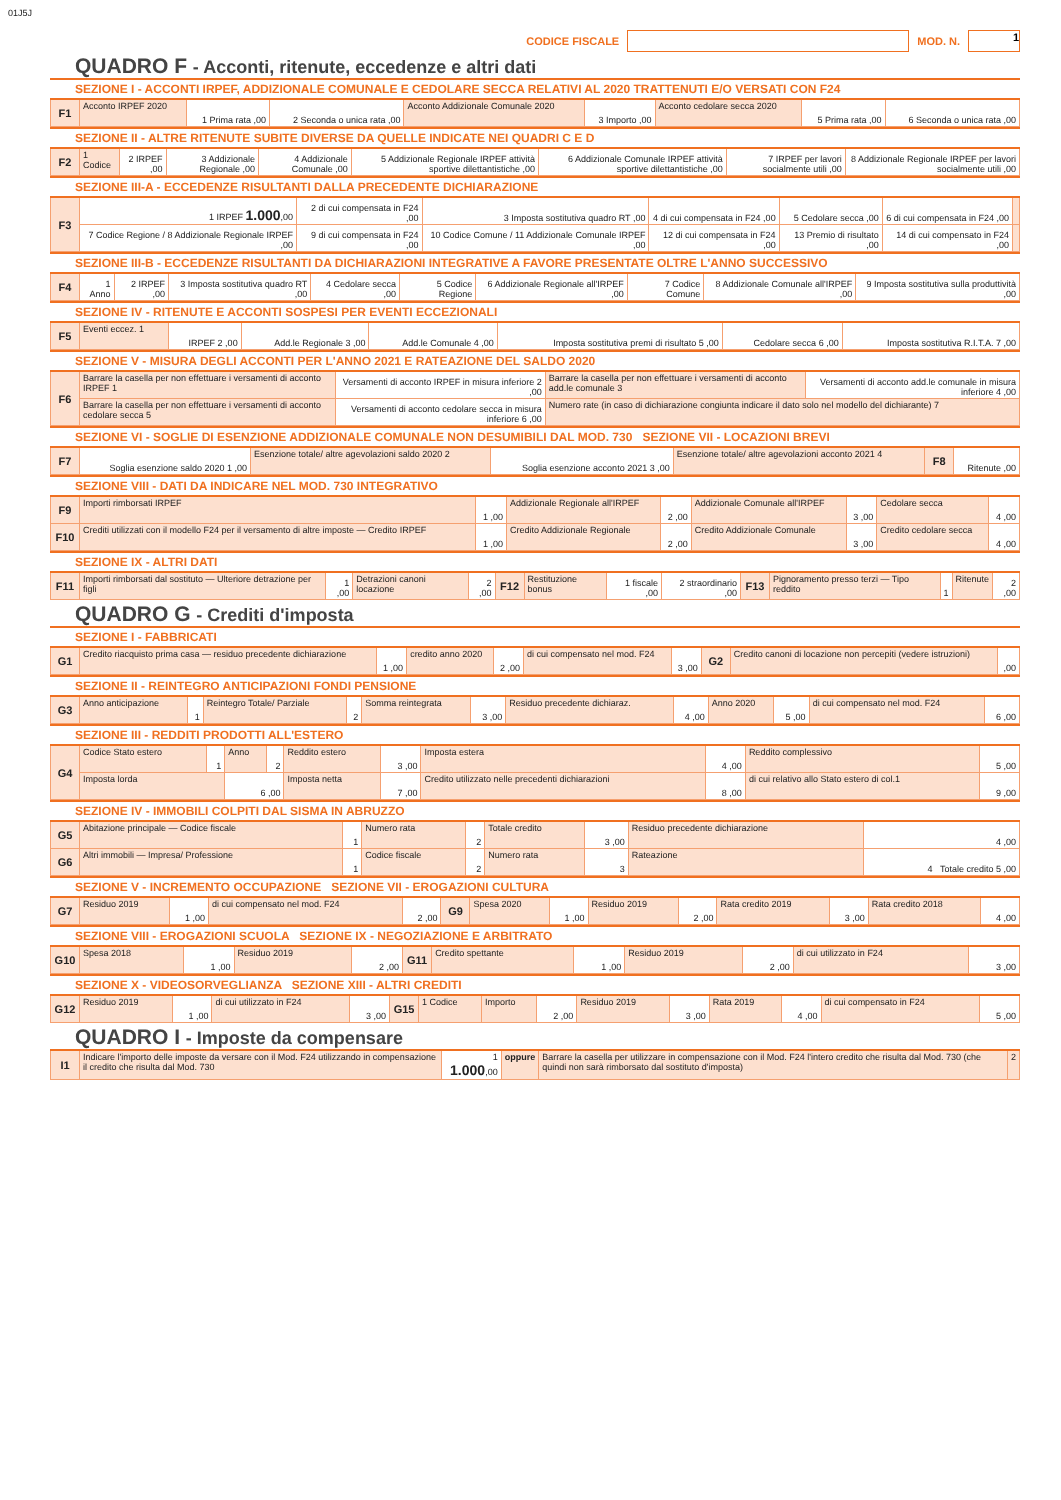01J5J
CODICE FISCALE
MOD. N.
1
QUADRO F - Acconti, ritenute, eccedenze e altri dati
SEZIONE I - ACCONTI IRPEF, ADDIZIONALE COMUNALE E CEDOLARE SECCA RELATIVI AL 2020 TRATTENUTI E/O VERSATI CON F24
| F1 | Acconto IRPEF 2020 | 1 Prima rata ,00 | 2 Seconda o unica rata ,00 | Acconto Addizionale Comunale 2020 | 3 Importo ,00 | Acconto cedolare secca 2020 | 5 Prima rata ,00 | 6 Seconda o unica rata ,00 |
SEZIONE II - ALTRE RITENUTE SUBITE DIVERSE DA QUELLE INDICATE NEI QUADRI C E D
| F2 | 1 Codice | 2 IRPEF ,00 | 3 Addizionale Regionale ,00 | 4 Addizionale Comunale ,00 | 5 Addizionale Regionale IRPEF attività sportive dilettantistiche ,00 | 6 Addizionale Comunale IRPEF attività sportive dilettantistiche ,00 | 7 IRPEF per lavori socialmente utili ,00 | 8 Addizionale Regionale IRPEF per lavori socialmente utili ,00 |
SEZIONE III-A - ECCEDENZE RISULTANTI DALLA PRECEDENTE DICHIARAZIONE
| F3 | 1 IRPEF 1.000 ,00 | 2 di cui compensata in F24 ,00 | 3 Imposta sostitutiva quadro RT ,00 | 4 di cui compensata in F24 ,00 | 5 Cedolare secca ,00 | 6 di cui compensata in F24 ,00 | |
| | 7 Codice Regione / 8 Addizionale Regionale IRPEF ,00 | 9 di cui compensata in F24 ,00 | 10 Codice Comune / 11 Addizionale Comunale IRPEF ,00 | 12 di cui compensata in F24 ,00 | 13 Premio di risultato ,00 | 14 di cui compensato in F24 ,00 | |
SEZIONE III-B - ECCEDENZE RISULTANTI DA DICHIARAZIONI INTEGRATIVE A FAVORE PRESENTATE OLTRE L'ANNO SUCCESSIVO
| F4 | 1 Anno | 2 IRPEF ,00 | 3 Imposta sostitutiva quadro RT ,00 | 4 Cedolare secca ,00 | 5 Codice Regione | 6 Addizionale Regionale all'IRPEF ,00 | 7 Codice Comune | 8 Addizionale Comunale all'IRPEF ,00 | 9 Imposta sostitutiva sulla produttività ,00 |
SEZIONE IV - RITENUTE E ACCONTI SOSPESI PER EVENTI ECCEZIONALI
| F5 | Eventi eccez. 1 | IRPEF 2 ,00 | Add.le Regionale 3 ,00 | Add.le Comunale 4 ,00 | Imposta sostitutiva premi di risultato 5 ,00 | Cedolare secca 6 ,00 | Imposta sostitutiva R.I.T.A. 7 ,00 |
SEZIONE V - MISURA DEGLI ACCONTI PER L'ANNO 2021 E RATEAZIONE DEL SALDO 2020
| F6 | Barrare la casella per non effettuare i versamenti di acconto IRPEF 1 | Versamenti di acconto IRPEF in misura inferiore 2 ,00 | Barrare la casella per non effettuare i versamenti di acconto add.le comunale 3 | Versamenti di acconto add.le comunale in misura inferiore 4 ,00 |
| | Barrare la casella per non effettuare i versamenti di acconto cedolare secca 5 | Versamenti di acconto cedolare secca in misura inferiore 6 ,00 | Numero rate (in caso di dichiarazione congiunta indicare il dato solo nel modello del dichiarante) 7 | |
SEZIONE VI - SOGLIE DI ESENZIONE ADDIZIONALE COMUNALE NON DESUMIBILI DAL MOD. 730 SEZIONE VII - LOCAZIONI BREVI
| F7 | Soglia esenzione saldo 2020 1 ,00 | Esenzione totale/ altre agevolazioni saldo 2020 2 | Soglia esenzione acconto 2021 3 ,00 | Esenzione totale/ altre agevolazioni acconto 2021 4 | F8 | Ritenute ,00 |
SEZIONE VIII - DATI DA INDICARE NEL MOD. 730 INTEGRATIVO
| F9 | Importi rimborsati IRPEF | 1 ,00 | Addizionale Regionale all'IRPEF | 2 ,00 | Addizionale Comunale all'IRPEF | 3 ,00 | Cedolare secca | 4 ,00 |
| F10 | Crediti utilizzati con il modello F24 per il versamento di altre imposte — Credito IRPEF | 1 ,00 | Credito Addizionale Regionale | 2 ,00 | Credito Addizionale Comunale | 3 ,00 | Credito cedolare secca | 4 ,00 |
SEZIONE IX - ALTRI DATI
| F11 | Importi rimborsati dal sostituto — Ulteriore detrazione per figli | 1 ,00 | Detrazioni canoni locazione | 2 ,00 | F12 | Restituzione bonus | 1 fiscale ,00 | 2 straordinario ,00 | F13 | Pignoramento presso terzi — Tipo reddito | 1 | Ritenute | 2 ,00 |
QUADRO G - Crediti d'imposta
SEZIONE I - FABBRICATI
| G1 | Credito riacquisto prima casa — residuo precedente dichiarazione | 1 ,00 | credito anno 2020 | 2 ,00 | di cui compensato nel mod. F24 | 3 ,00 | G2 | Credito canoni di locazione non percepiti (vedere istruzioni) | ,00 |
SEZIONE II - REINTEGRO ANTICIPAZIONI FONDI PENSIONE
| G3 | Anno anticipazione | 1 | Reintegro Totale/ Parziale | 2 | Somma reintegrata | 3 ,00 | Residuo precedente dichiaraz. | 4 ,00 | Anno 2020 | 5 ,00 | di cui compensato nel mod. F24 | 6 ,00 |
SEZIONE III - REDDITI PRODOTTI ALL'ESTERO
| G4 | Codice Stato estero | 1 | Anno | 2 | Reddito estero | 3 ,00 | Imposta estera | 4 ,00 | Reddito complessivo | 5 ,00 |
| | Imposta lorda | | 6 ,00 | | Imposta netta | 7 ,00 | Credito utilizzato nelle precedenti dichiarazioni | 8 ,00 | di cui relativo allo Stato estero di col.1 | 9 ,00 |
SEZIONE IV - IMMOBILI COLPITI DAL SISMA IN ABRUZZO
| G5 | Abitazione principale — Codice fiscale | 1 | Numero rata | 2 | Totale credito | 3 ,00 | Residuo precedente dichiarazione | 4 ,00 |
| G6 | Altri immobili — Impresa/ Professione | 1 | Codice fiscale | 2 | Numero rata | 3 | Rateazione | 4 Totale credito 5 ,00 |
SEZIONE V - INCREMENTO OCCUPAZIONE SEZIONE VII - EROGAZIONI CULTURA
| G7 | Residuo 2019 | 1 ,00 | di cui compensato nel mod. F24 | 2 ,00 | G9 | Spesa 2020 | 1 ,00 | Residuo 2019 | 2 ,00 | Rata credito 2019 | 3 ,00 | Rata credito 2018 | 4 ,00 |
SEZIONE VIII - EROGAZIONI SCUOLA SEZIONE IX - NEGOZIAZIONE E ARBITRATO
| G10 | Spesa 2018 | 1 ,00 | Residuo 2019 | 2 ,00 | G11 | Credito spettante | 1 ,00 | Residuo 2019 | 2 ,00 | di cui utilizzato in F24 | 3 ,00 |
SEZIONE X - VIDEOSORVEGLIANZA SEZIONE XIII - ALTRI CREDITI
| G12 | Residuo 2019 | 1 ,00 | di cui utilizzato in F24 | 3 ,00 | G15 | 1 Codice | Importo | 2 ,00 | Residuo 2019 | 3 ,00 | Rata 2019 | 4 ,00 | di cui compensato in F24 | 5 ,00 |
QUADRO I - Imposte da compensare
| I1 | Indicare l'importo delle imposte da versare con il Mod. F24 utilizzando in compensazione il credito che risulta dal Mod. 730 | 1 1.000 ,00 | oppure | Barrare la casella per utilizzare in compensazione con il Mod. F24 l'intero credito che risulta dal Mod. 730 (che quindi non sarà rimborsato dal sostituto d'imposta) | 2 |